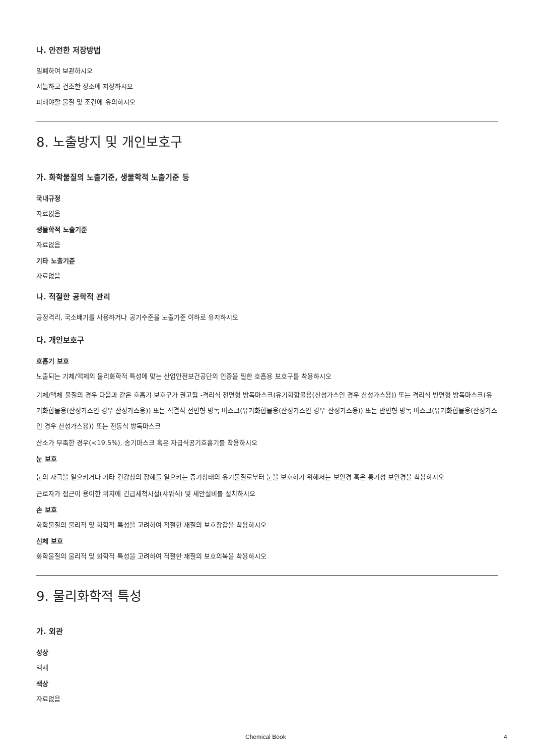나. 안전한 저장방법
밀폐하여 보관하시오
서늘하고 건조한 장소에 저장하시오
피해야할 물질 및 조건에 유의하시오
8. 노출방지 및 개인보호구
가. 화학물질의 노출기준, 생물학적 노출기준 등
국내규정
자료없음
생물학적 노출기준
자료없음
기타 노출기준
자료없음
나. 적절한 공학적 관리
공정격리, 국소배기를 사용하거나 공기수준을 노출기준 이하로 유지하시오
다. 개인보호구
호흡기 보호
노출되는 기체/액체의 물리화학적 특성에 맞는 산업안전보건공단의 인증을 필한 호흡용 보호구를 착용하시오
기체/액체 물질의 경우 다음과 같은 호흡기 보호구가 권고됨 -격리식 전면형 방독마스크(유기화합물용(산성가스인 경우 산성가스용)) 또는 격리식 반면형 방독마스크(유기화합물용(산성가스인 경우 산성가스용)) 또는 직결식 전면형 방독 마스크(유기화합물용(산성가스인 경우 산성가스용)) 또는 반면형 방독 마스크(유기화합물용(산성가스인 경우 산성가스용)) 또는 전동식 방독마스크
산소가 부족한 경우(<19.5%), 송기마스크 혹은 자급식공기호흡기를 착용하시오
눈 보호
눈의 자극을 일으키거나 기타 건강상의 장해를 일으키는 증기상태의 유기물질로부터 눈을 보호하기 위해서는 보안경 혹은 통기성 보안경을 착용하시오
근로자가 접근이 용이한 위치에 긴급세척시설(샤워식) 및 세안설비를 설치하시오
손 보호
화학물질의 물리적 및 화학적 특성을 고려하여 적절한 재질의 보호장갑을 착용하시오
신체 보호
화학물질의 물리적 및 화학적 특성을 고려하여 적절한 재질의 보호의복을 착용하시오
9. 물리화학적 특성
가. 외관
성상
액체
색상
자료없음
Chemical Book 4